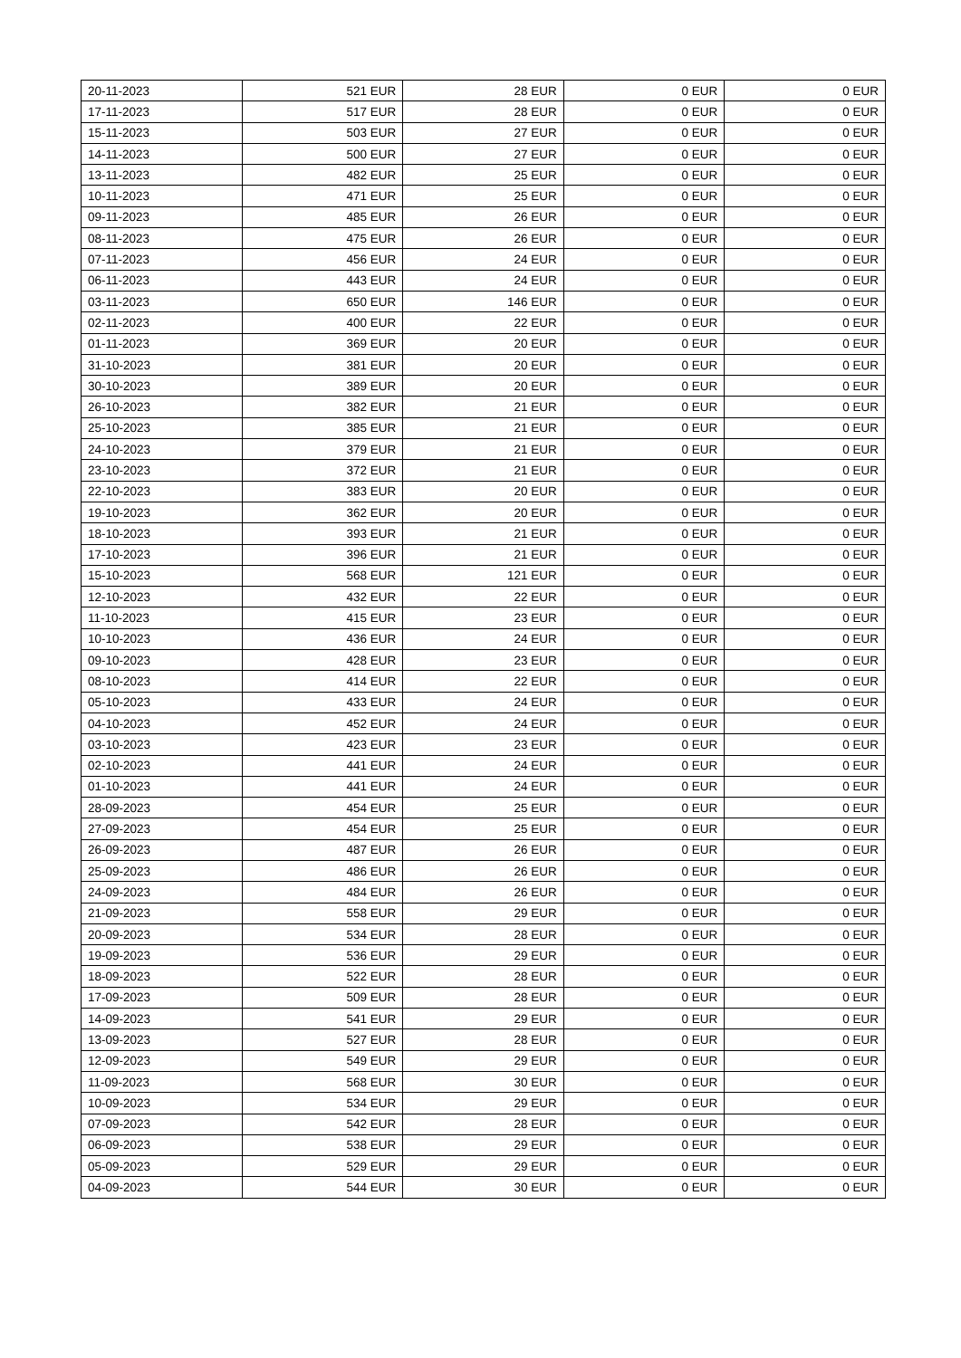| 20-11-2023 | 521 EUR | 28 EUR | 0 EUR | 0 EUR |
| 17-11-2023 | 517 EUR | 28 EUR | 0 EUR | 0 EUR |
| 15-11-2023 | 503 EUR | 27 EUR | 0 EUR | 0 EUR |
| 14-11-2023 | 500 EUR | 27 EUR | 0 EUR | 0 EUR |
| 13-11-2023 | 482 EUR | 25 EUR | 0 EUR | 0 EUR |
| 10-11-2023 | 471 EUR | 25 EUR | 0 EUR | 0 EUR |
| 09-11-2023 | 485 EUR | 26 EUR | 0 EUR | 0 EUR |
| 08-11-2023 | 475 EUR | 26 EUR | 0 EUR | 0 EUR |
| 07-11-2023 | 456 EUR | 24 EUR | 0 EUR | 0 EUR |
| 06-11-2023 | 443 EUR | 24 EUR | 0 EUR | 0 EUR |
| 03-11-2023 | 650 EUR | 146 EUR | 0 EUR | 0 EUR |
| 02-11-2023 | 400 EUR | 22 EUR | 0 EUR | 0 EUR |
| 01-11-2023 | 369 EUR | 20 EUR | 0 EUR | 0 EUR |
| 31-10-2023 | 381 EUR | 20 EUR | 0 EUR | 0 EUR |
| 30-10-2023 | 389 EUR | 20 EUR | 0 EUR | 0 EUR |
| 26-10-2023 | 382 EUR | 21 EUR | 0 EUR | 0 EUR |
| 25-10-2023 | 385 EUR | 21 EUR | 0 EUR | 0 EUR |
| 24-10-2023 | 379 EUR | 21 EUR | 0 EUR | 0 EUR |
| 23-10-2023 | 372 EUR | 21 EUR | 0 EUR | 0 EUR |
| 22-10-2023 | 383 EUR | 20 EUR | 0 EUR | 0 EUR |
| 19-10-2023 | 362 EUR | 20 EUR | 0 EUR | 0 EUR |
| 18-10-2023 | 393 EUR | 21 EUR | 0 EUR | 0 EUR |
| 17-10-2023 | 396 EUR | 21 EUR | 0 EUR | 0 EUR |
| 15-10-2023 | 568 EUR | 121 EUR | 0 EUR | 0 EUR |
| 12-10-2023 | 432 EUR | 22 EUR | 0 EUR | 0 EUR |
| 11-10-2023 | 415 EUR | 23 EUR | 0 EUR | 0 EUR |
| 10-10-2023 | 436 EUR | 24 EUR | 0 EUR | 0 EUR |
| 09-10-2023 | 428 EUR | 23 EUR | 0 EUR | 0 EUR |
| 08-10-2023 | 414 EUR | 22 EUR | 0 EUR | 0 EUR |
| 05-10-2023 | 433 EUR | 24 EUR | 0 EUR | 0 EUR |
| 04-10-2023 | 452 EUR | 24 EUR | 0 EUR | 0 EUR |
| 03-10-2023 | 423 EUR | 23 EUR | 0 EUR | 0 EUR |
| 02-10-2023 | 441 EUR | 24 EUR | 0 EUR | 0 EUR |
| 01-10-2023 | 441 EUR | 24 EUR | 0 EUR | 0 EUR |
| 28-09-2023 | 454 EUR | 25 EUR | 0 EUR | 0 EUR |
| 27-09-2023 | 454 EUR | 25 EUR | 0 EUR | 0 EUR |
| 26-09-2023 | 487 EUR | 26 EUR | 0 EUR | 0 EUR |
| 25-09-2023 | 486 EUR | 26 EUR | 0 EUR | 0 EUR |
| 24-09-2023 | 484 EUR | 26 EUR | 0 EUR | 0 EUR |
| 21-09-2023 | 558 EUR | 29 EUR | 0 EUR | 0 EUR |
| 20-09-2023 | 534 EUR | 28 EUR | 0 EUR | 0 EUR |
| 19-09-2023 | 536 EUR | 29 EUR | 0 EUR | 0 EUR |
| 18-09-2023 | 522 EUR | 28 EUR | 0 EUR | 0 EUR |
| 17-09-2023 | 509 EUR | 28 EUR | 0 EUR | 0 EUR |
| 14-09-2023 | 541 EUR | 29 EUR | 0 EUR | 0 EUR |
| 13-09-2023 | 527 EUR | 28 EUR | 0 EUR | 0 EUR |
| 12-09-2023 | 549 EUR | 29 EUR | 0 EUR | 0 EUR |
| 11-09-2023 | 568 EUR | 30 EUR | 0 EUR | 0 EUR |
| 10-09-2023 | 534 EUR | 29 EUR | 0 EUR | 0 EUR |
| 07-09-2023 | 542 EUR | 28 EUR | 0 EUR | 0 EUR |
| 06-09-2023 | 538 EUR | 29 EUR | 0 EUR | 0 EUR |
| 05-09-2023 | 529 EUR | 29 EUR | 0 EUR | 0 EUR |
| 04-09-2023 | 544 EUR | 30 EUR | 0 EUR | 0 EUR |